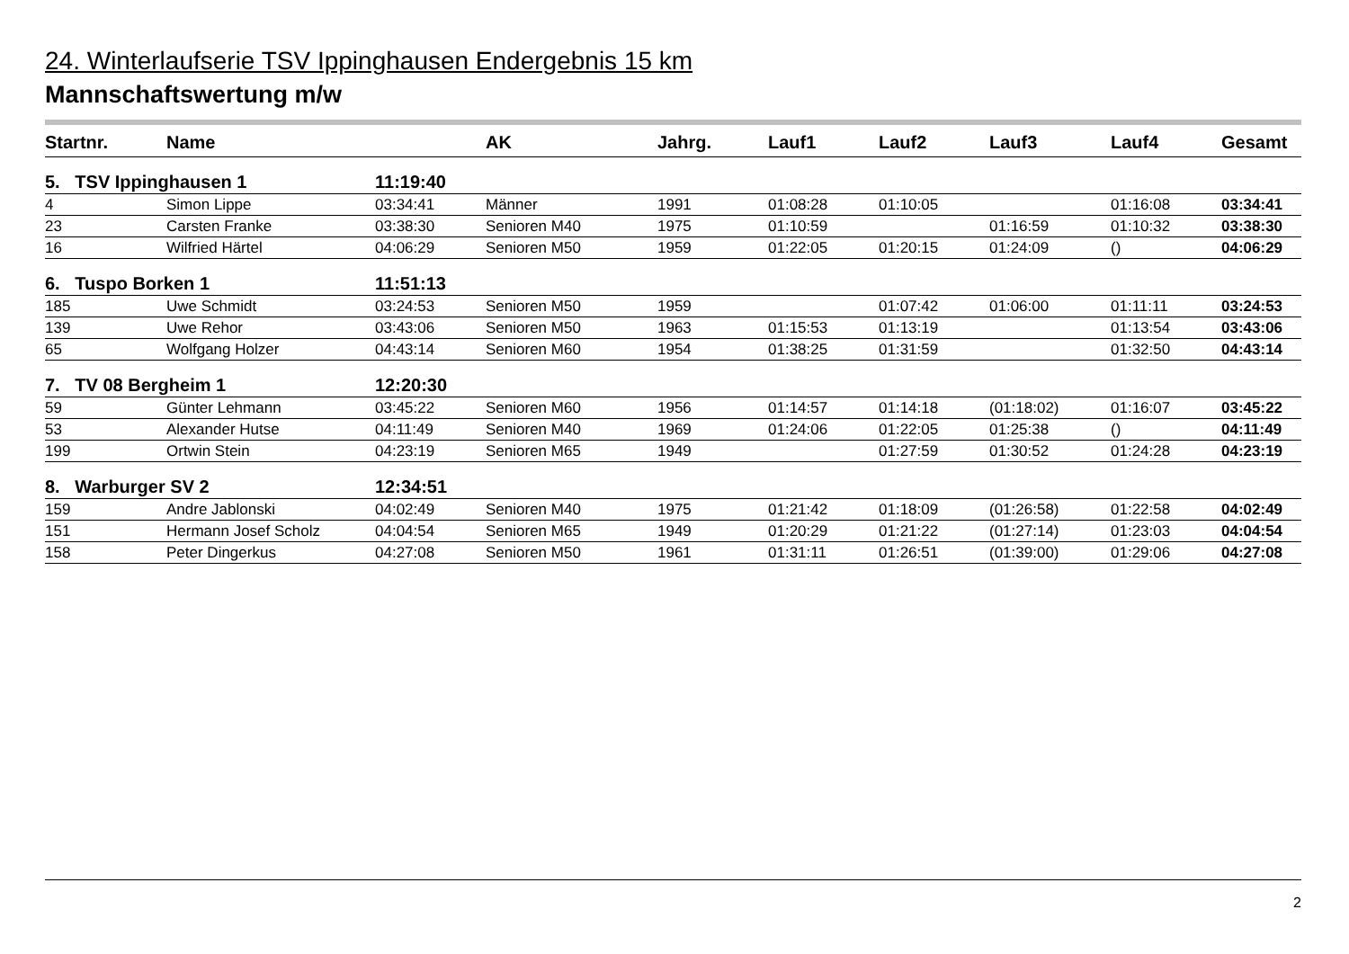24. Winterlaufserie TSV Ippinghausen Endergebnis 15 km
Mannschaftswertung m/w
| Startnr. | Name | | AK | Jahrg. | Lauf1 | Lauf2 | Lauf3 | Lauf4 | Gesamt |
| --- | --- | --- | --- | --- | --- | --- | --- | --- | --- |
| 5. TSV Ippinghausen 1 | | 11:19:40 | | | | | | | |
| 4 | Simon Lippe | 03:34:41 | Männer | 1991 | 01:08:28 | 01:10:05 | | 01:16:08 | 03:34:41 |
| 23 | Carsten Franke | 03:38:30 | Senioren M40 | 1975 | 01:10:59 | | 01:16:59 | 01:10:32 | 03:38:30 |
| 16 | Wilfried Härtel | 04:06:29 | Senioren M50 | 1959 | 01:22:05 | 01:20:15 | 01:24:09 | () | 04:06:29 |
| 6. Tuspo Borken 1 | | 11:51:13 | | | | | | | |
| 185 | Uwe Schmidt | 03:24:53 | Senioren M50 | 1959 | | 01:07:42 | 01:06:00 | 01:11:11 | 03:24:53 |
| 139 | Uwe Rehor | 03:43:06 | Senioren M50 | 1963 | 01:15:53 | 01:13:19 | | 01:13:54 | 03:43:06 |
| 65 | Wolfgang Holzer | 04:43:14 | Senioren M60 | 1954 | 01:38:25 | 01:31:59 | | 01:32:50 | 04:43:14 |
| 7. TV 08 Bergheim 1 | | 12:20:30 | | | | | | | |
| 59 | Günter Lehmann | 03:45:22 | Senioren M60 | 1956 | 01:14:57 | 01:14:18 | (01:18:02) | 01:16:07 | 03:45:22 |
| 53 | Alexander Hutse | 04:11:49 | Senioren M40 | 1969 | 01:24:06 | 01:22:05 | 01:25:38 | () | 04:11:49 |
| 199 | Ortwin Stein | 04:23:19 | Senioren M65 | 1949 | | 01:27:59 | 01:30:52 | 01:24:28 | 04:23:19 |
| 8. Warburger SV 2 | | 12:34:51 | | | | | | | |
| 159 | Andre Jablonski | 04:02:49 | Senioren M40 | 1975 | 01:21:42 | 01:18:09 | (01:26:58) | 01:22:58 | 04:02:49 |
| 151 | Hermann Josef Scholz | 04:04:54 | Senioren M65 | 1949 | 01:20:29 | 01:21:22 | (01:27:14) | 01:23:03 | 04:04:54 |
| 158 | Peter Dingerkus | 04:27:08 | Senioren M50 | 1961 | 01:31:11 | 01:26:51 | (01:39:00) | 01:29:06 | 04:27:08 |
2